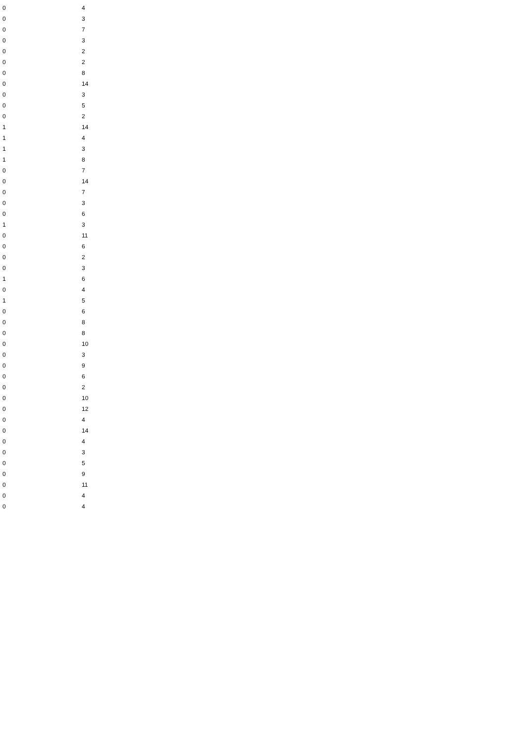| 0 | 4 |
| 0 | 3 |
| 0 | 7 |
| 0 | 3 |
| 0 | 2 |
| 0 | 2 |
| 0 | 8 |
| 0 | 14 |
| 0 | 3 |
| 0 | 5 |
| 0 | 2 |
| 1 | 14 |
| 1 | 4 |
| 1 | 3 |
| 1 | 8 |
| 0 | 7 |
| 0 | 14 |
| 0 | 7 |
| 0 | 3 |
| 0 | 6 |
| 1 | 3 |
| 0 | 11 |
| 0 | 6 |
| 0 | 2 |
| 0 | 3 |
| 1 | 6 |
| 0 | 4 |
| 1 | 5 |
| 0 | 6 |
| 0 | 8 |
| 0 | 8 |
| 0 | 10 |
| 0 | 3 |
| 0 | 9 |
| 0 | 6 |
| 0 | 2 |
| 0 | 10 |
| 0 | 12 |
| 0 | 4 |
| 0 | 14 |
| 0 | 4 |
| 0 | 3 |
| 0 | 5 |
| 0 | 9 |
| 0 | 11 |
| 0 | 4 |
| 0 | 4 |